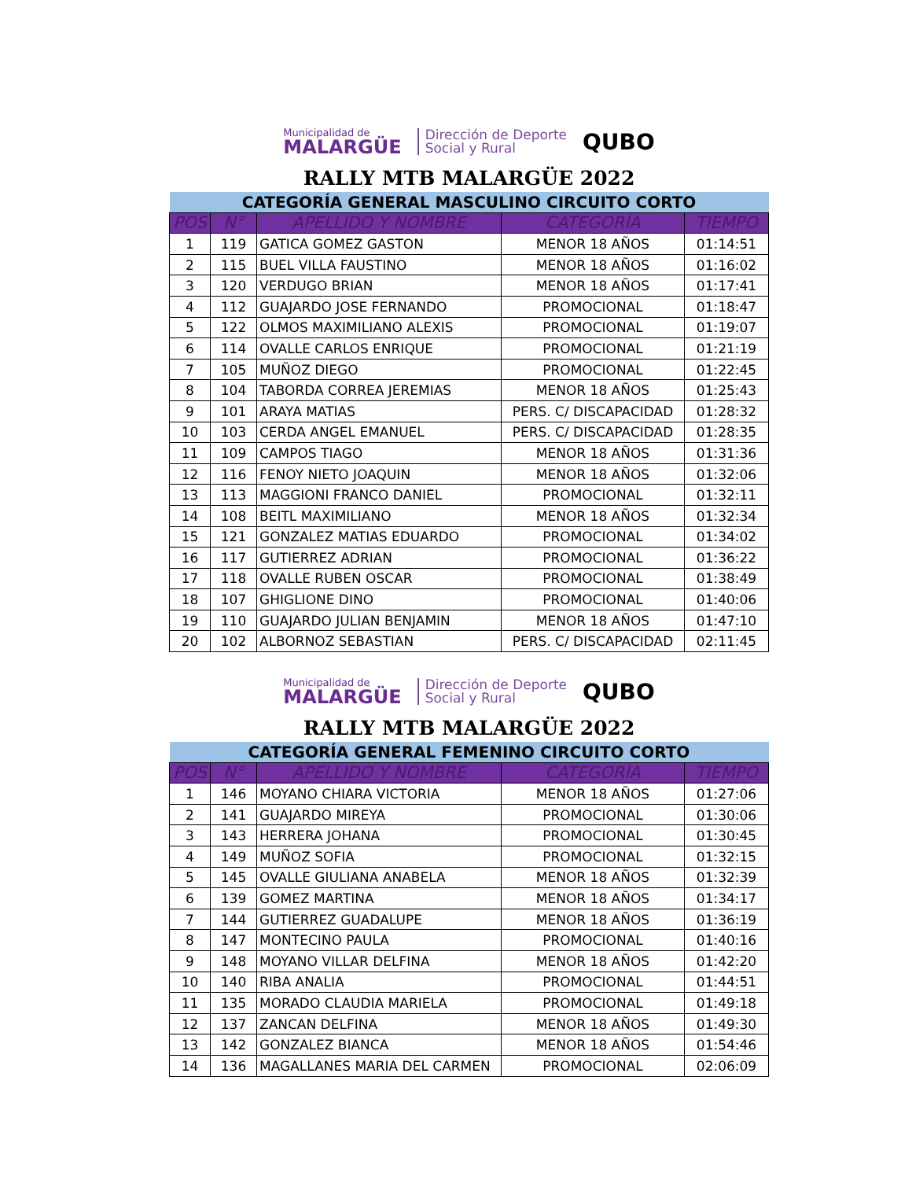Municipalidad de
MALARGÜE
Dirección de Deporte
Social y Rural
QUBO
RALLY MTB MALARGÜE 2022
| CATEGORÍA GENERAL MASCULINO CIRCUITO CORTO | | | | |
| --- | --- | --- | --- | --- |
| POS | N° | APELLIDO Y NOMBRE | CATEGORÍA | TIEMPO |
| 1 | 119 | GATICA GOMEZ GASTON | MENOR 18 AÑOS | 01:14:51 |
| 2 | 115 | BUEL VILLA FAUSTINO | MENOR 18 AÑOS | 01:16:02 |
| 3 | 120 | VERDUGO BRIAN | MENOR 18 AÑOS | 01:17:41 |
| 4 | 112 | GUAJARDO JOSE FERNANDO | PROMOCIONAL | 01:18:47 |
| 5 | 122 | OLMOS MAXIMILIANO ALEXIS | PROMOCIONAL | 01:19:07 |
| 6 | 114 | OVALLE CARLOS ENRIQUE | PROMOCIONAL | 01:21:19 |
| 7 | 105 | MUÑOZ DIEGO | PROMOCIONAL | 01:22:45 |
| 8 | 104 | TABORDA CORREA JEREMIAS | MENOR 18 AÑOS | 01:25:43 |
| 9 | 101 | ARAYA MATIAS | PERS. C/ DISCAPACIDAD | 01:28:32 |
| 10 | 103 | CERDA ANGEL EMANUEL | PERS. C/ DISCAPACIDAD | 01:28:35 |
| 11 | 109 | CAMPOS TIAGO | MENOR 18 AÑOS | 01:31:36 |
| 12 | 116 | FENOY NIETO JOAQUIN | MENOR 18 AÑOS | 01:32:06 |
| 13 | 113 | MAGGIONI FRANCO DANIEL | PROMOCIONAL | 01:32:11 |
| 14 | 108 | BEITL MAXIMILIANO | MENOR 18 AÑOS | 01:32:34 |
| 15 | 121 | GONZALEZ MATIAS EDUARDO | PROMOCIONAL | 01:34:02 |
| 16 | 117 | GUTIERREZ ADRIAN | PROMOCIONAL | 01:36:22 |
| 17 | 118 | OVALLE RUBEN OSCAR | PROMOCIONAL | 01:38:49 |
| 18 | 107 | GHIGLIONE DINO | PROMOCIONAL | 01:40:06 |
| 19 | 110 | GUAJARDO JULIAN BENJAMIN | MENOR 18 AÑOS | 01:47:10 |
| 20 | 102 | ALBORNOZ SEBASTIAN | PERS. C/ DISCAPACIDAD | 02:11:45 |
Municipalidad de
MALARGÜE
Dirección de Deporte
Social y Rural
QUBO
RALLY MTB MALARGÜE 2022
| CATEGORÍA GENERAL FEMENINO CIRCUITO CORTO | | | | |
| --- | --- | --- | --- | --- |
| POS | N° | APELLIDO Y NOMBRE | CATEGORÍA | TIEMPO |
| 1 | 146 | MOYANO CHIARA VICTORIA | MENOR 18 AÑOS | 01:27:06 |
| 2 | 141 | GUAJARDO MIREYA | PROMOCIONAL | 01:30:06 |
| 3 | 143 | HERRERA JOHANA | PROMOCIONAL | 01:30:45 |
| 4 | 149 | MUÑOZ SOFIA | PROMOCIONAL | 01:32:15 |
| 5 | 145 | OVALLE GIULIANA ANABELA | MENOR 18 AÑOS | 01:32:39 |
| 6 | 139 | GOMEZ MARTINA | MENOR 18 AÑOS | 01:34:17 |
| 7 | 144 | GUTIERREZ GUADALUPE | MENOR 18 AÑOS | 01:36:19 |
| 8 | 147 | MONTECINO PAULA | PROMOCIONAL | 01:40:16 |
| 9 | 148 | MOYANO VILLAR DELFINA | MENOR 18 AÑOS | 01:42:20 |
| 10 | 140 | RIBA ANALIA | PROMOCIONAL | 01:44:51 |
| 11 | 135 | MORADO CLAUDIA MARIELA | PROMOCIONAL | 01:49:18 |
| 12 | 137 | ZANCAN DELFINA | MENOR 18 AÑOS | 01:49:30 |
| 13 | 142 | GONZALEZ BIANCA | MENOR 18 AÑOS | 01:54:46 |
| 14 | 136 | MAGALLANES MARIA DEL CARMEN | PROMOCIONAL | 02:06:09 |